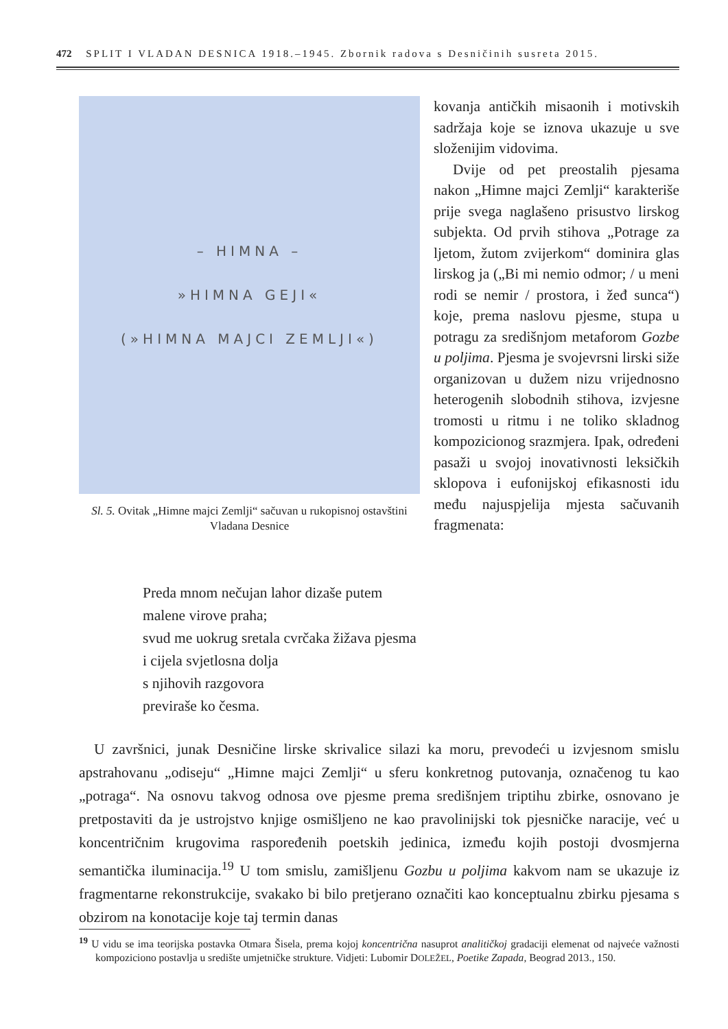472 SPLIT I VLADAN DESNICA 1918.–1945. Zbornik radova s Desničinih susreta 2015.
– HIMNA –
»HIMNA GEJI«
(»HIMNA MAJCI ZEMLJI«)
Sl. 5. Ovitak „Himne majci Zemlji“ sačuvan u rukopisnoj ostavštini Vladana Desnice
kovanja antičkih misaonih i motivskih sadržaja koje se iznova ukazuje u sve složenijim vidovima.
Dvije od pet preostalih pjesama nakon „Himne majci Zemlji“ karakteriše prije svega naglašeno prisustvo lirskog subjekta. Od prvih stihova „Potrage za ljetom, žutom zvijerkom“ dominira glas lirskog ja („Bi mi nemio odmor; / u meni rodi se nemir / prostora, i žeđ sunca“) koje, prema naslovu pjesme, stupa u potragu za središnjom metaforom Gozbe u poljima. Pjesma je svojevrsni lirski siže organizovan u dužem nizu vrijednosno heterogenih slobodnih stihova, izvjesne tromosti u ritmu i ne toliko skladnog kompozicionog srazmjera. Ipak, određeni pasaži u svojoj inovativnosti leksičkih sklopova i eufonijskoj efikasnosti idu među najuspjelija mjesta sačuvanih fragmenata:
Preda mnom nečujan lahor dizaše putem
malene virove praha;
svud me uokrug sretala cvrčaka žižava pjesma
i cijela svjetlosna dolja
s njihovih razgovora
previraše ko česma.
U završnici, junak Desničine lirske skrivalice silazi ka moru, prevodeći u izvjesnom smislu apstrahovanu „odiseju“ „Himne majci Zemlji“ u sferu konkretnog putovanja, označenog tu kao „potraga“. Na osnovu takvog odnosa ove pjesme prema središnjem triptihu zbirke, osnovano je pretpostaviti da je ustrojstvo knjige osmišljeno ne kao pravolinijski tok pjesničke naracije, već u koncentričnim krugovima raspoređenih poetskih jedinica, između kojih postoji dvosmjerna semantička iluminacija.<sup>19</sup> U tom smislu, zamišljenu Gozbu u poljima kakvom nam se ukazuje iz fragmentarne rekonstrukcije, svakako bi bilo pretjerano označiti kao konceptualnu zbirku pjesama s obzirom na konotacije koje taj termin danas
<sup>19</sup> U vidu se ima teorijska postavka Otmara Šisela, prema kojoj koncentrična nasuprot analitičkoj gradaciji elemenat od najveće važnosti kompoziciono postavlja u središte umjetničke strukture. Vidjeti: Lubomir DOLEŽEL, Poetike Zapada, Beograd 2013., 150.